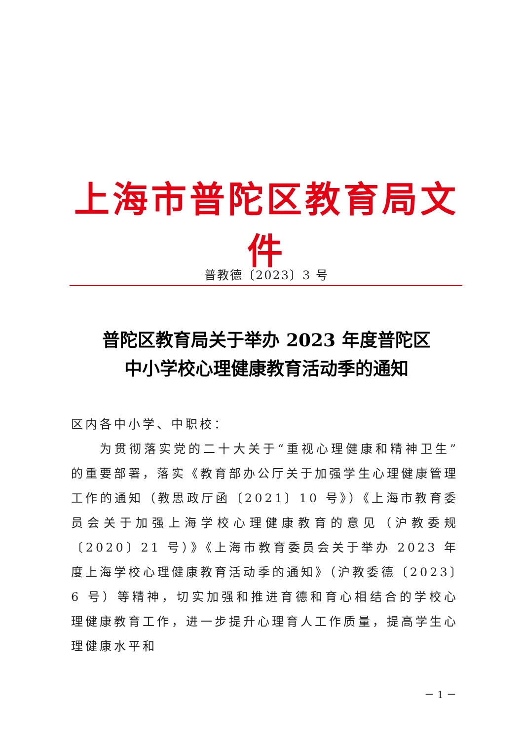上海市普陀区教育局文件
普教德〔2023〕3 号
普陀区教育局关于举办 2023 年度普陀区
中小学校心理健康教育活动季的通知
区内各中小学、中职校：
为贯彻落实党的二十大关于“重视心理健康和精神卫生”的重要部署，落实《教育部办公厅关于加强学生心理健康管理工作的通知（教思政厅函〔2021〕10 号》）《上海市教育委员会关于加强上海学校心理健康教育的意见（沪教委规〔2020〕21 号）》《上海市教育委员会关于举办 2023 年度上海学校心理健康教育活动季的通知》（沪教委德〔2023〕6 号）等精神，切实加强和推进育德和育心相结合的学校心理健康教育工作，进一步提升心理育人工作质量，提高学生心理健康水平和
－ 1 －